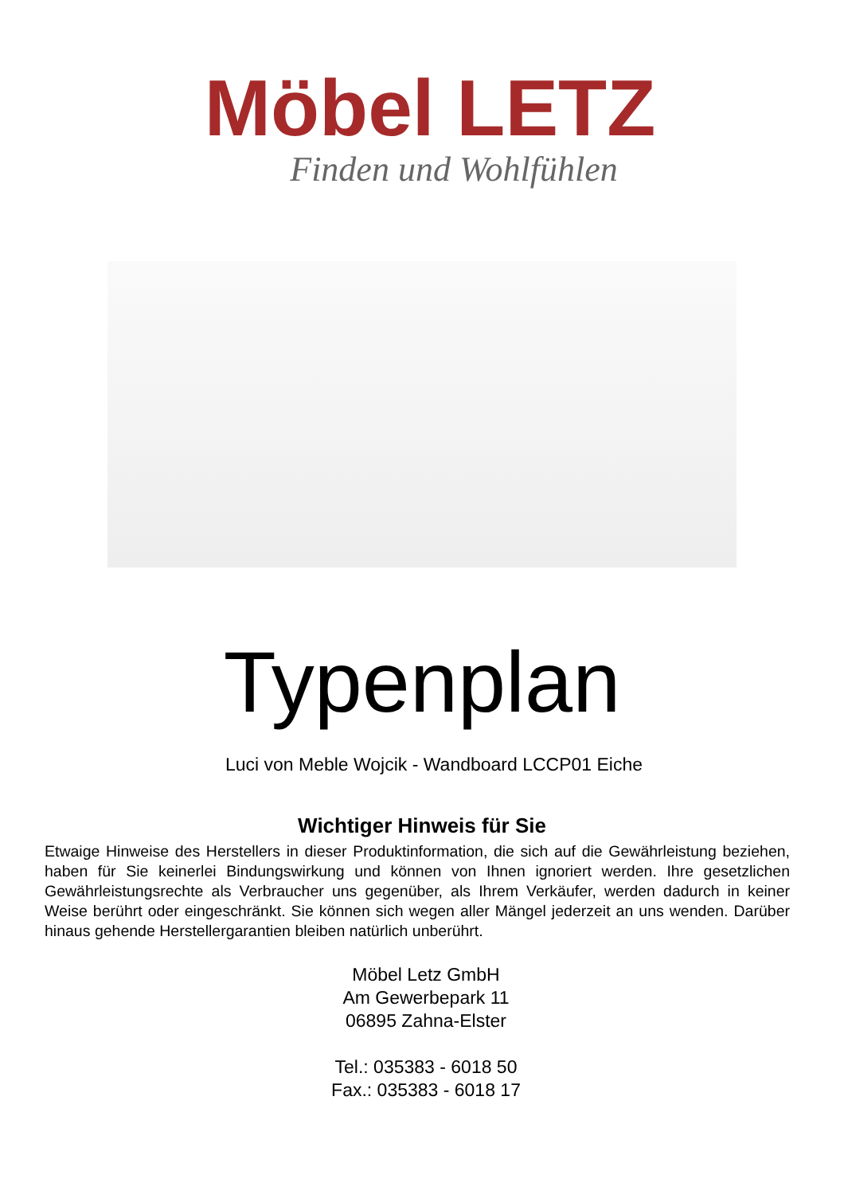Möbel LETZ
Finden und Wohlfühlen
Typenplan
Luci von Meble Wojcik - Wandboard LCCP01 Eiche
Wichtiger Hinweis für Sie
Etwaige Hinweise des Herstellers in dieser Produktinformation, die sich auf die Gewährleistung beziehen, haben für Sie keinerlei Bindungswirkung und können von Ihnen ignoriert werden. Ihre gesetzlichen Gewährleistungsrechte als Verbraucher uns gegenüber, als Ihrem Verkäufer, werden dadurch in keiner Weise berührt oder eingeschränkt. Sie können sich wegen aller Mängel jederzeit an uns wenden. Darüber hinaus gehende Herstellergarantien bleiben natürlich unberührt.
Möbel Letz GmbH
Am Gewerbepark 11
06895 Zahna-Elster
Tel.: 035383 - 6018 50
Fax.: 035383 - 6018 17